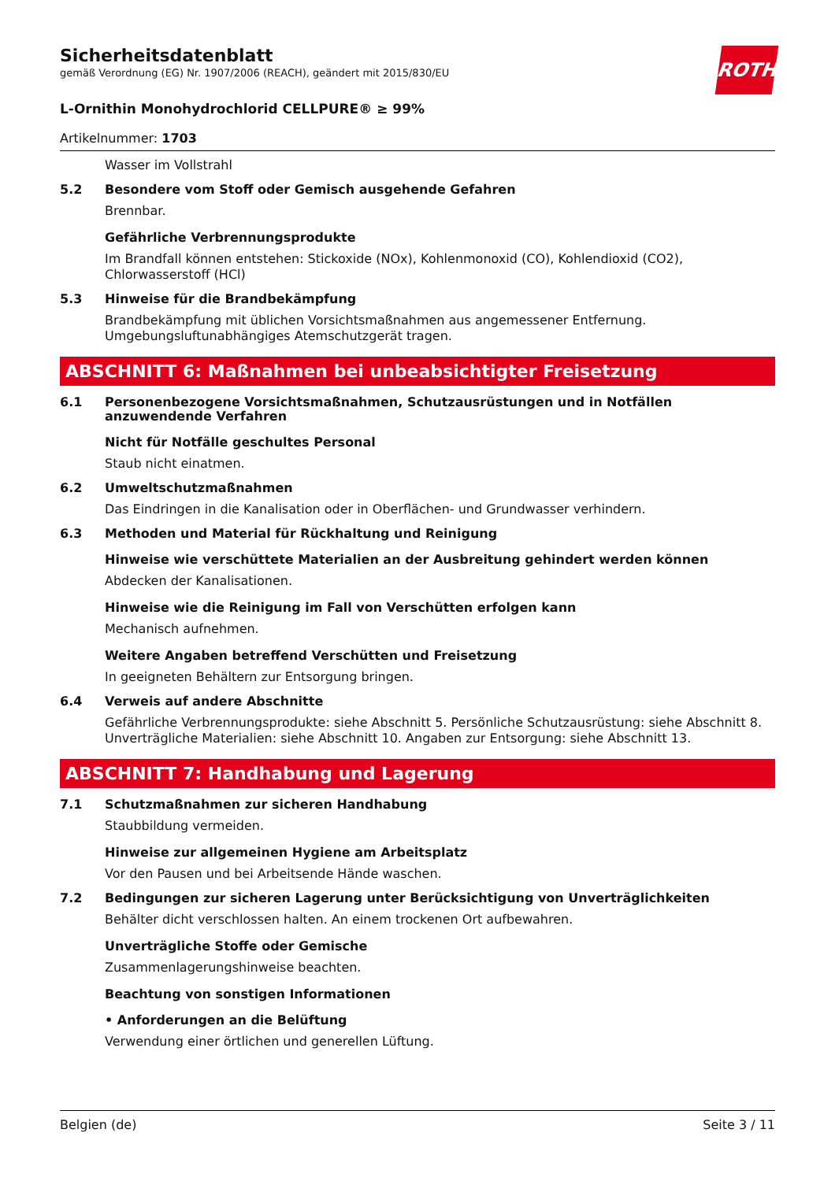ROTH
Sicherheitsdatenblatt
gemäß Verordnung (EG) Nr. 1907/2006 (REACH), geändert mit 2015/830/EU
L-Ornithin Monohydrochlorid CELLPURE® ≥ 99%
Artikelnummer: 1703
Wasser im Vollstrahl
5.2 Besondere vom Stoff oder Gemisch ausgehende Gefahren
Brennbar.
Gefährliche Verbrennungsprodukte
Im Brandfall können entstehen: Stickoxide (NOx), Kohlenmonoxid (CO), Kohlendioxid (CO2), Chlorwasserstoff (HCl)
5.3 Hinweise für die Brandbekämpfung
Brandbekämpfung mit üblichen Vorsichtsmaßnahmen aus angemessener Entfernung. Umgebungsluftunabhängiges Atemschutzgerät tragen.
ABSCHNITT 6: Maßnahmen bei unbeabsichtigter Freisetzung
6.1 Personenbezogene Vorsichtsmaßnahmen, Schutzausrüstungen und in Notfällen anzuwendende Verfahren
Nicht für Notfälle geschultes Personal
Staub nicht einatmen.
6.2 Umweltschutzmaßnahmen
Das Eindringen in die Kanalisation oder in Oberflächen- und Grundwasser verhindern.
6.3 Methoden und Material für Rückhaltung und Reinigung
Hinweise wie verschüttete Materialien an der Ausbreitung gehindert werden können
Abdecken der Kanalisationen.
Hinweise wie die Reinigung im Fall von Verschütten erfolgen kann
Mechanisch aufnehmen.
Weitere Angaben betreffend Verschütten und Freisetzung
In geeigneten Behältern zur Entsorgung bringen.
6.4 Verweis auf andere Abschnitte
Gefährliche Verbrennungsprodukte: siehe Abschnitt 5. Persönliche Schutzausrüstung: siehe Abschnitt 8. Unverträgliche Materialien: siehe Abschnitt 10. Angaben zur Entsorgung: siehe Abschnitt 13.
ABSCHNITT 7: Handhabung und Lagerung
7.1 Schutzmaßnahmen zur sicheren Handhabung
Staubbildung vermeiden.
Hinweise zur allgemeinen Hygiene am Arbeitsplatz
Vor den Pausen und bei Arbeitsende Hände waschen.
7.2 Bedingungen zur sicheren Lagerung unter Berücksichtigung von Unverträglichkeiten
Behälter dicht verschlossen halten. An einem trockenen Ort aufbewahren.
Unverträgliche Stoffe oder Gemische
Zusammenlagerungshinweise beachten.
Beachtung von sonstigen Informationen
• Anforderungen an die Belüftung
Verwendung einer örtlichen und generellen Lüftung.
Belgien (de) Seite 3 / 11